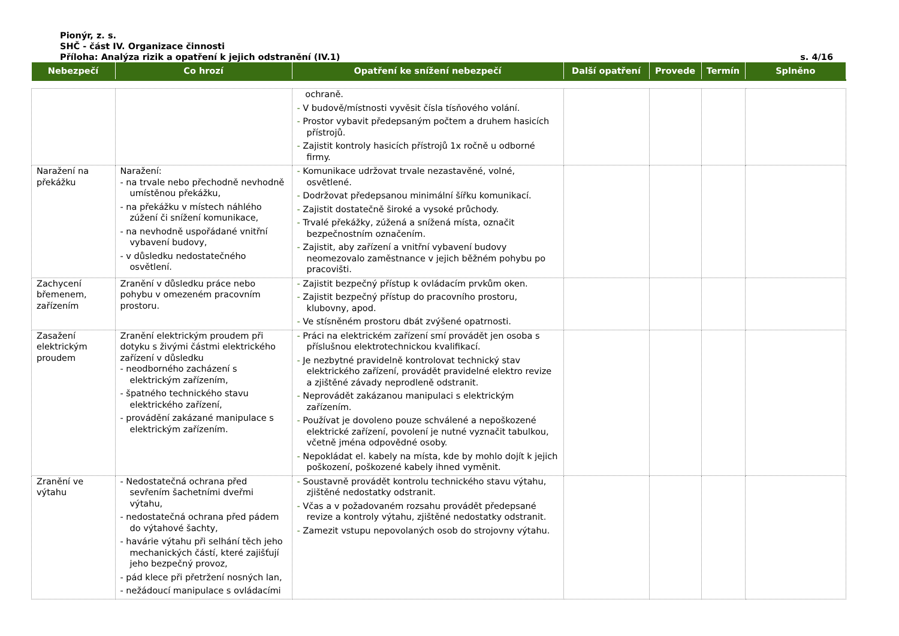Pionýr, z. s.
SHČ - část IV. Organizace činnosti
Příloha: Analýza rizik a opatření k jejich odstranění (IV.1) s. 4/16
| Nebezpečí | Co hrozí | Opatření ke snížení nebezpečí | Další opatření | Provede | Termín | Splněno |
| --- | --- | --- | --- | --- | --- | --- |
| | | ochraně. - V budově/místnosti vyvěsit čísla tísňového volání. - Prostor vybavit předepsaným počtem a druhem hasicích přístrojů. - Zajistit kontroly hasicích přístrojů 1x ročně u odborné firmy. | | | | |
| Naražení na překážku | Naražení: - na trvale nebo přechodně nevhodně umístěnou překážku, - na překážku v místech náhlého zúžení či snížení komunikace, - na nevhodně uspořádané vnitřní vybavení budovy, - v důsledku nedostatečného osvětlení. | - Komunikace udržovat trvale nezastavěné, volné, osvětlené. - Dodržovat předepsanou minimální šířku komunikací. - Zajistit dostatečně široké a vysoké průchody. - Trvalé překážky, zúžená a snížená místa, označit bezpečnostním označením. - Zajistit, aby zařízení a vnitřní vybavení budovy neomezovalo zaměstnance v jejich běžném pohybu po pracovišti. | | | | |
| Zachycení břemenem, zařízením | Zranění v důsledku práce nebo pohybu v omezeném pracovním prostoru. | - Zajistit bezpečný přístup k ovládacím prvkům oken. - Zajistit bezpečný přístup do pracovního prostoru, klubovny, apod. - Ve stísněném prostoru dbát zvýšené opatrnosti. | | | | |
| Zasažení elektrickým proudem | Zranění elektrickým proudem při dotyku s živými částmi elektrického zařízení v důsledku - neodborného zacházení s elektrickým zařízením, - špatného technického stavu elektrického zařízení, - provádění zakázané manipulace s elektrickým zařízením. | - Práci na elektrickém zařízení smí provádět jen osoba s příslušnou elektrotechnickou kvalifikací. - Je nezbytné pravidelně kontrolovat technický stav elektrického zařízení, provádět pravidelné elektro revize a zjištěné závady neprodleně odstranit. - Neprovádět zakázanou manipulaci s elektrickým zařízením. - Používat je dovoleno pouze schválené a nepoškozené elektrické zařízení, povolení je nutné vyznačit tabulkou, včetně jména odpovědné osoby. - Nepokládat el. kabely na místa, kde by mohlo dojít k jejich poškození, poškozené kabely ihned vyměnit. | | | | |
| Zranění ve výtahu | - Nedostatečná ochrana před sevřením šachetními dveřmi výtahu, - nedostatečná ochrana před pádem do výtahové šachty, - havárie výtahu při selhání těch jeho mechanických částí, které zajišťují jeho bezpečný provoz, - pád klece při přetržení nosných lan, - nežádoucí manipulace s ovládacími | - Soustavně provádět kontrolu technického stavu výtahu, zjištěné nedostatky odstranit. - Včas a v požadovaném rozsahu provádět předepsané revize a kontroly výtahu, zjištěné nedostatky odstranit. - Zamezit vstupu nepovolaných osob do strojovny výtahu. | | | | |